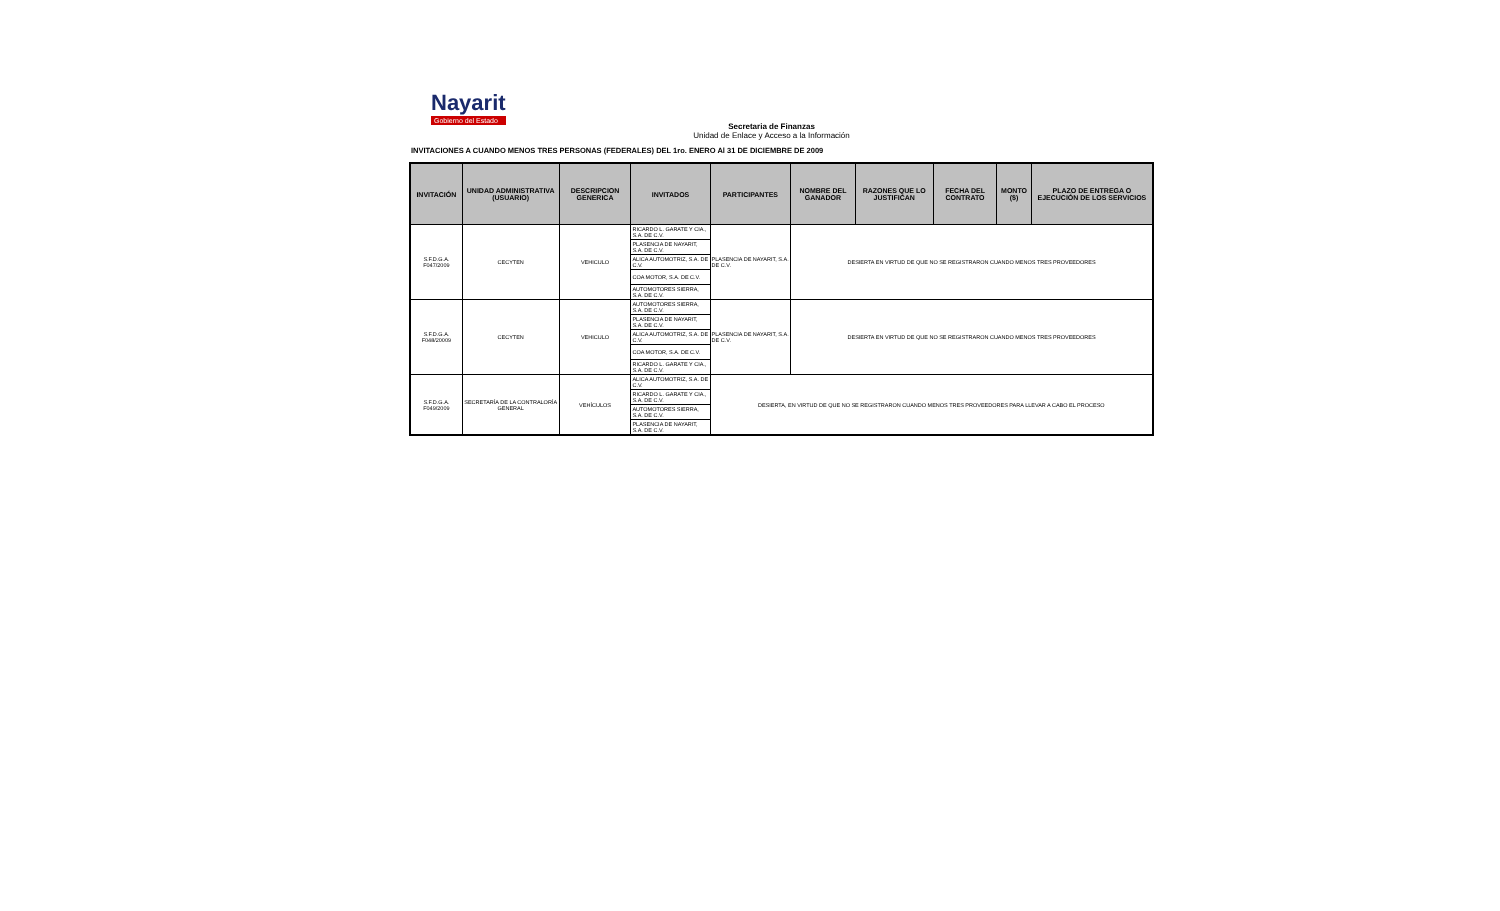Nayarit
Gobierno del Estado
Secretaria de Finanzas
Unidad de Enlace y Acceso a la Información
INVITACIONES A CUANDO MENOS TRES PERSONAS (FEDERALES) DEL 1ro. ENERO Al 31 DE DICIEMBRE DE 2009
| INVITACIÓN | UNIDAD ADMINISTRATIVA (USUARIO) | DESCRIPCION GENERICA | INVITADOS | PARTICIPANTES | NOMBRE DEL GANADOR | RAZONES QUE LO JUSTIFICAN | FECHA DEL CONTRATO | MONTO ($) | PLAZO DE ENTREGA O EJECUCIÓN DE LOS SERVICIOS |
| --- | --- | --- | --- | --- | --- | --- | --- | --- | --- |
| S.F.D.G.A. F047/2009 | CECYTEN | VEHICULO | RICARDO L. GARATE Y CIA., S.A. DE C.V. | PLASENCIA DE NAYARIT, S.A. DE C.V. | DESIERTA EN VIRTUD DE QUE NO SE REGISTRARON CUANDO MENOS TRES PROVEEDORES | | | | |
| | | | PLASENCIA DE NAYARIT, S.A. DE C.V. | | | | | | |
| | | | ALICA AUTOMOTRIZ, S.A. DE C.V. | | | | | | |
| | | | COA MOTOR, S.A. DE C.V. | | | | | | |
| | | | AUTOMOTORES SIERRA, S.A. DE C.V. | | | | | | |
| S.F.D.G.A. F048/20009 | CECYTEN | VEHICULO | AUTOMOTORES SIERRA, S.A. DE C.V. | PLASENCIA DE NAYARIT, S.A. DE C.V. | DESIERTA EN VIRTUD DE QUE NO SE REGISTRARON CUANDO MENOS TRES PROVEEDORES | | | | |
| | | | PLASENCIA DE NAYARIT, S.A. DE C.V. | | | | | | |
| | | | ALICA AUTOMOTRIZ, S.A. DE C.V. | | | | | | |
| | | | COA MOTOR, S.A. DE C.V. | | | | | | |
| | | | RICARDO L. GARATE Y CIA., S.A. DE C.V. | | | | | | |
| S.F.D.G.A. F049/2009 | SECRETARÍA DE LA CONTRALORÍA GENERAL | VEHÍCULOS | ALICA AUTOMOTRIZ, S.A. DE C.V. | DESIERTA, EN VIRTUD DE QUE NO SE REGISTRARON CUANDO MENOS TRES PROVEEDORES PARA LLEVAR A CABO EL PROCESO | | | | | |
| | | | RICARDO L. GARATE Y CIA., S.A. DE C.V. | | | | | | |
| | | | AUTOMOTORES SIERRA, S.A. DE C.V. | | | | | | |
| | | | PLASENCIA DE NAYARIT, S.A. DE C.V. | | | | | | |